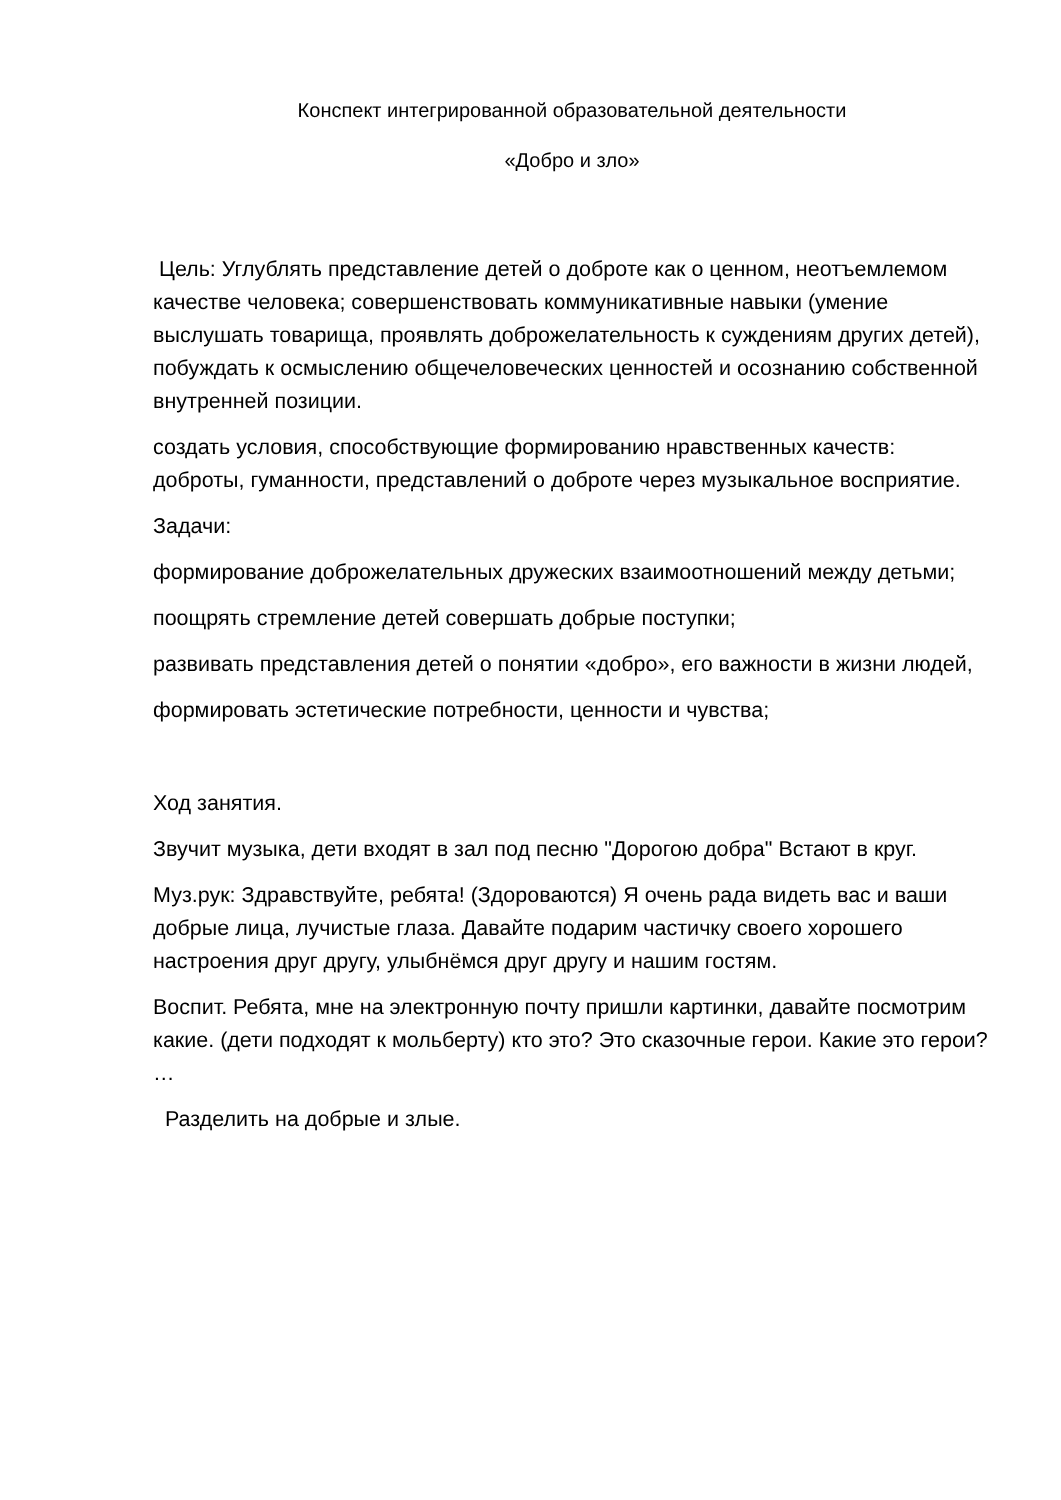Конспект интегрированной образовательной деятельности
«Добро и зло»
Цель: Углублять представление детей о доброте как о ценном, неотъемлемом качестве человека; совершенствовать коммуникативные навыки (умение выслушать товарища, проявлять доброжелательность к суждениям других детей), побуждать к осмыслению общечеловеческих ценностей и осознанию собственной внутренней позиции.
создать условия, способствующие формированию нравственных качеств: доброты, гуманности, представлений о доброте через музыкальное восприятие.
Задачи:
формирование доброжелательных дружеских взаимоотношений между детьми;
поощрять стремление детей совершать добрые поступки;
развивать представления детей о понятии «добро», его важности в жизни людей,
формировать эстетические потребности, ценности и чувства;
Ход занятия.
Звучит музыка, дети входят в зал под песню "Дорогою добра" Встают в круг.
Муз.рук: Здравствуйте, ребята! (Здороваются) Я очень рада видеть вас и ваши добрые лица, лучистые глаза. Давайте подарим частичку своего хорошего настроения друг другу, улыбнёмся друг другу и нашим гостям.
Воспит. Ребята, мне на электронную почту пришли картинки, давайте посмотрим какие. (дети подходят к мольберту) кто это? Это сказочные герои. Какие это герои? …
Разделить на добрые и злые.